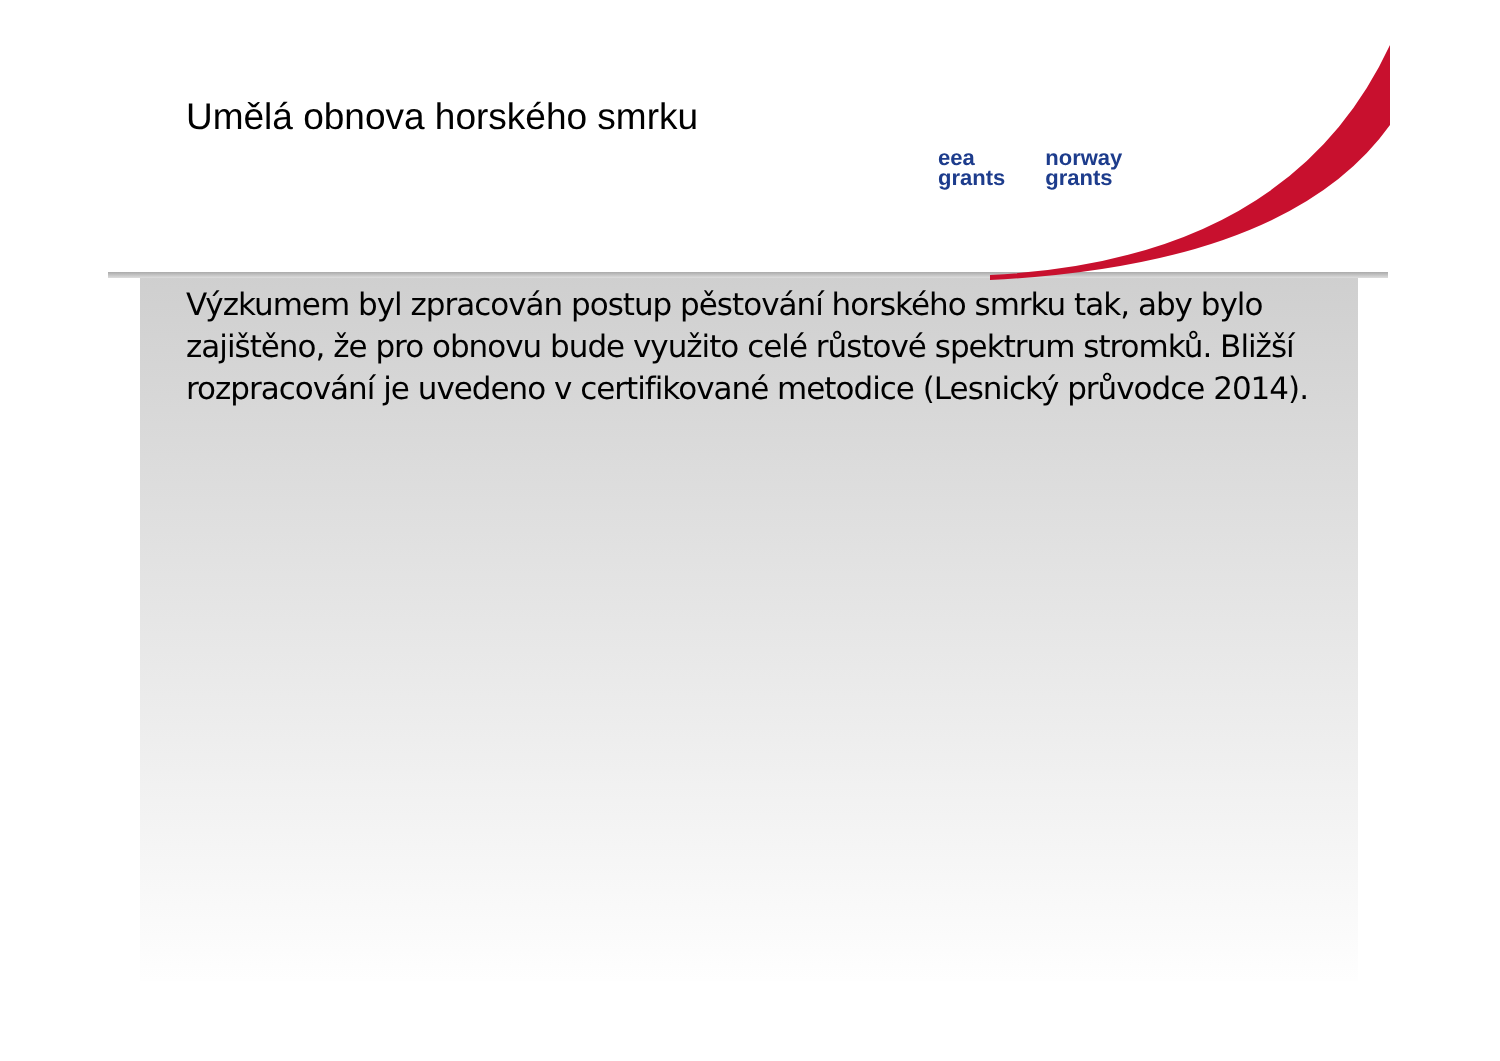Umělá obnova horského smrku
eea
grants
norway
grants
Výzkumem byl zpracován postup pěstování horského smrku tak, aby bylo zajištěno, že pro obnovu bude využito celé růstové spektrum stromků. Bližší rozpracování je uvedeno v certifikované metodice (Lesnický průvodce 2014).